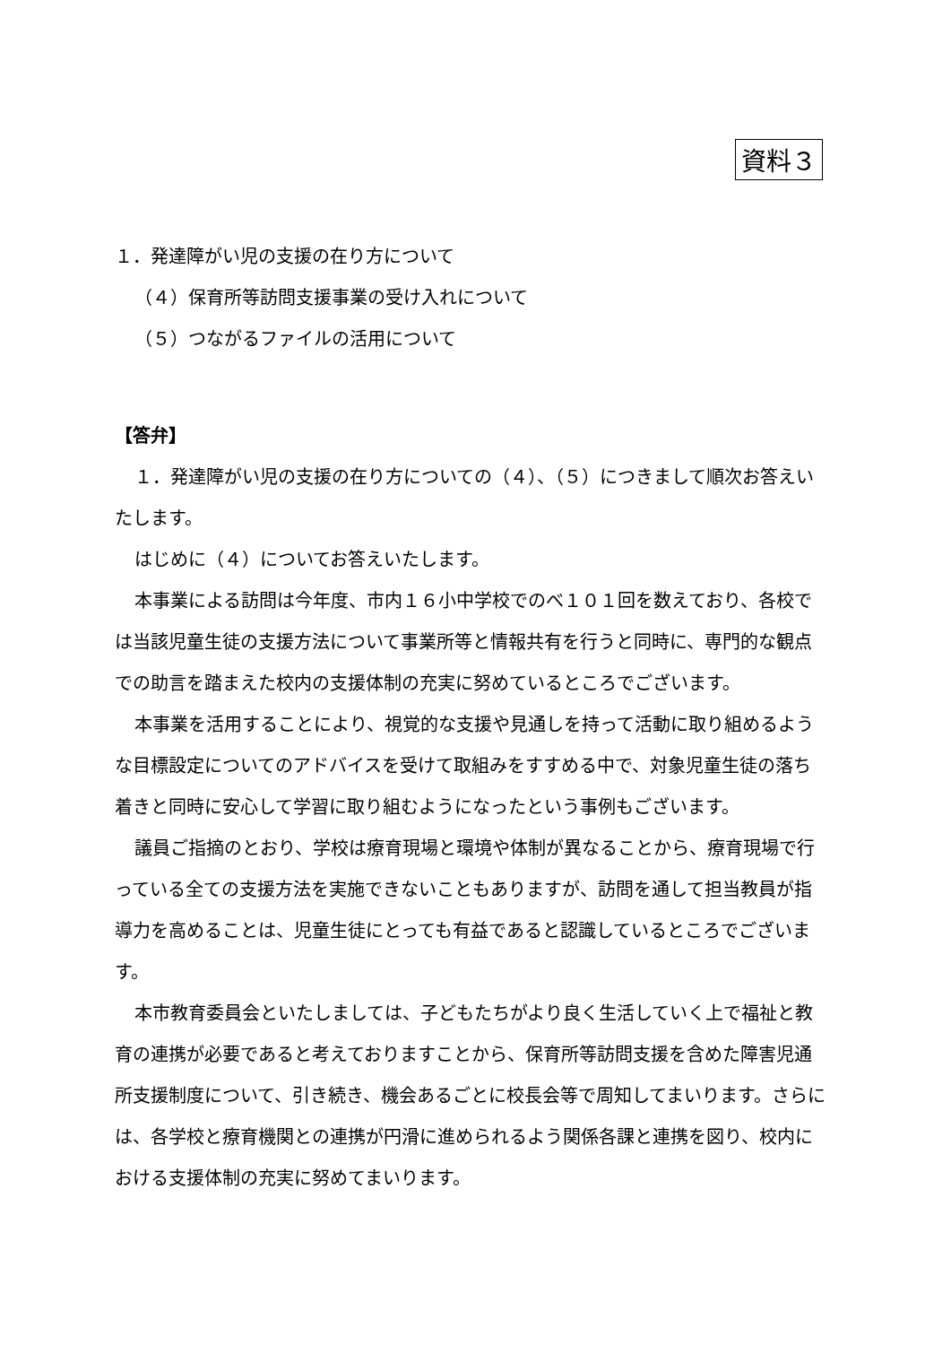資料３
１．発達障がい児の支援の在り方について
（４）保育所等訪問支援事業の受け入れについて
（５）つながるファイルの活用について
【答弁】
１．発達障がい児の支援の在り方についての（４）、（５）につきまして順次お答えいたします。
はじめに（４）についてお答えいたします。
本事業による訪問は今年度、市内１６小中学校でのべ１０１回を数えており、各校では当該児童生徒の支援方法について事業所等と情報共有を行うと同時に、専門的な観点での助言を踏まえた校内の支援体制の充実に努めているところでございます。
本事業を活用することにより、視覚的な支援や見通しを持って活動に取り組めるような目標設定についてのアドバイスを受けて取組みをすすめる中で、対象児童生徒の落ち着きと同時に安心して学習に取り組むようになったという事例もございます。
議員ご指摘のとおり、学校は療育現場と環境や体制が異なることから、療育現場で行っている全ての支援方法を実施できないこともありますが、訪問を通して担当教員が指導力を高めることは、児童生徒にとっても有益であると認識しているところでございます。
本市教育委員会といたしましては、子どもたちがより良く生活していく上で福祉と教育の連携が必要であると考えておりますことから、保育所等訪問支援を含めた障害児通所支援制度について、引き続き、機会あるごとに校長会等で周知してまいります。さらには、各学校と療育機関との連携が円滑に進められるよう関係各課と連携を図り、校内における支援体制の充実に努めてまいります。